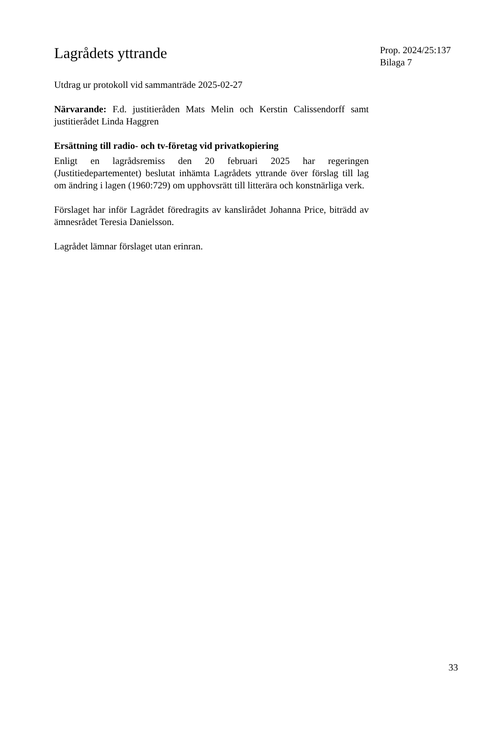Lagrådets yttrande
Utdrag ur protokoll vid sammanträde 2025-02-27
Närvarande: F.d. justitieråden Mats Melin och Kerstin Calissendorff samt justitierådet Linda Haggren
Ersättning till radio- och tv-företag vid privatkopiering
Enligt en lagrådsremiss den 20 februari 2025 har regeringen (Justitiedepartementet) beslutat inhämta Lagrådets yttrande över förslag till lag om ändring i lagen (1960:729) om upphovsrätt till litterära och konstnärliga verk.
Förslaget har inför Lagrådet föredragits av kanslirådet Johanna Price, biträdd av ämnesrådet Teresia Danielsson.
Lagrådet lämnar förslaget utan erinran.
Prop. 2024/25:137
Bilaga 7
33